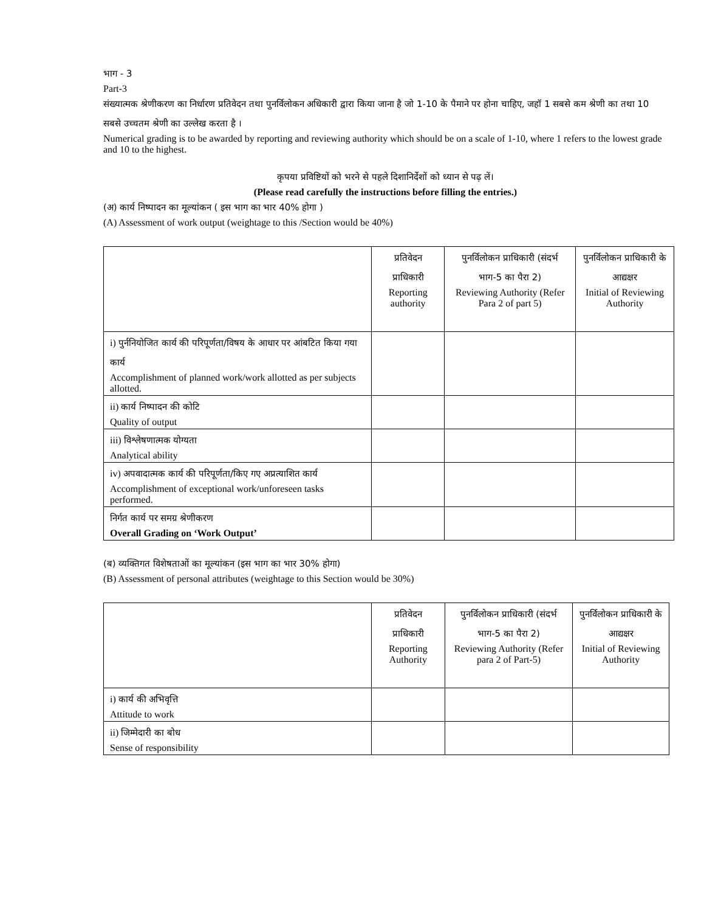भाग - 3
Part-3
संख्यात्मक श्रेणीकरण का निर्धारण प्रतिवेदन तथा पुनर्विलोकन अधिकारी द्वारा किया जाना है जो 1-10 के पैमाने पर होना चाहिए, जहॉ 1 सबसे कम श्रेणी का तथा 10 सबसे उच्चतम श्रेणी का उल्लेख करता है ।
Numerical grading is to be awarded by reporting and reviewing authority which should be on a scale of 1-10, where 1 refers to the lowest grade and 10 to the highest.
कृपया प्रविष्टियों को भरने से पहले दिशानिर्देशों को ध्यान से पढ़ लें।
(Please read carefully the instructions before filling the entries.)
(अ) कार्य निष्पादन का मूल्यांकन ( इस भाग का भार 40% होगा )
(A) Assessment of work output (weightage to this /Section would be 40%)
| | प्रतिवेदन प्राधिकारी Reporting authority | पुनर्विलोकन प्राधिकारी (संदर्भ भाग-5 का पैरा 2) Reviewing Authority (Refer Para 2 of part 5) | पुनर्विलोकन प्राधिकारी के आद्यक्षर Initial of Reviewing Authority |
| i) पुर्ननियोजित कार्य की परिपूर्णता/विषय के आधार पर आंबटित किया गया कार्य Accomplishment of planned work/work allotted as per subjects allotted. | | | |
| ii) कार्य निष्पादन की कोटि Quality of output | | | |
| iii) विश्लेषणात्मक योग्यता Analytical ability | | | |
| iv) अपवादात्मक कार्य की परिपूर्णता/किए गए अप्रत्याशित कार्य Accomplishment of exceptional work/unforeseen tasks performed. | | | |
| निर्गत कार्य पर समग्र श्रेणीकरण Overall Grading on ‘Work Output’ | | | |
(ब) व्यक्तिगत विशेषताओं का मूल्यांकन (इस भाग का भार 30% होगा)
(B) Assessment of personal attributes (weightage to this Section would be 30%)
| | प्रतिवेदन प्राधिकारी Reporting Authority | पुनर्विलोकन प्राधिकारी (संदर्भ भाग-5 का पैरा 2) Reviewing Authority (Refer para 2 of Part-5) | पुनर्विलोकन प्राधिकारी के आद्यक्षर Initial of Reviewing Authority |
| i) कार्य की अभिवृत्ति Attitude to work | | | |
| ii) जिम्मेदारी का बोध Sense of responsibility | | | |